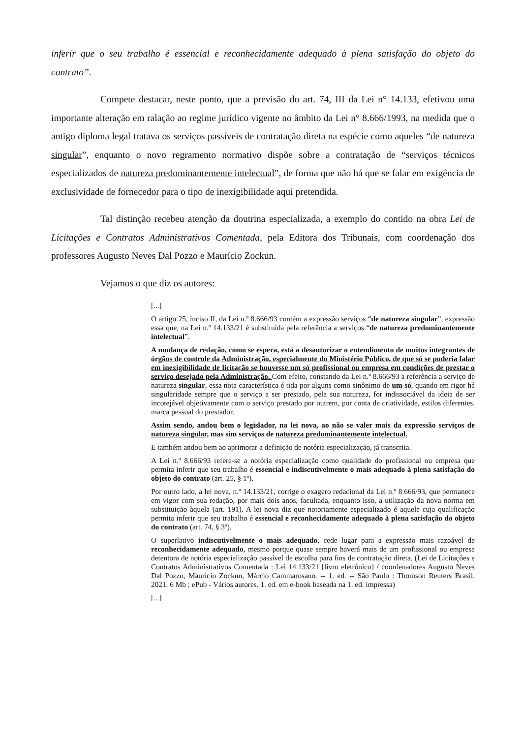inferir que o seu trabalho é essencial e reconhecidamente adequado à plena satisfação do objeto do contrato”.
Compete destacar, neste ponto, que a previsão do art. 74, III da Lei n° 14.133, efetivou uma importante alteração em ralação ao regime jurídico vigente no âmbito da Lei n° 8.666/1993, na medida que o antigo diploma legal tratava os serviços passíveis de contratação direta na espécie como aqueles “de natureza singular”, enquanto o novo regramento normativo dispõe sobre a contratação de “serviços técnicos especializados de natureza predominantemente intelectual”, de forma que não há que se falar em exigência de exclusividade de fornecedor para o tipo de inexigibilidade aqui pretendida.
Tal distinção recebeu atenção da doutrina especializada, a exemplo do contido na obra Lei de Licitações e Contratos Administrativos Comentada, pela Editora dos Tribunais, com coordenação dos professores Augusto Neves Dal Pozzo e Maurício Zockun.
Vejamos o que diz os autores:
[...]
O artigo 25, inciso II, da Lei n.º 8.666/93 contém a expressão serviços “de natureza singular”, expressão essa que, na Lei n.º 14.133/21 é substituída pela referência a serviços “de natureza predominantemente intelectual”.
A mudança de redação, como se espera, está a desautorizar o entendimento de muitos integrantes de órgãos de controle da Administração, especialmente do Ministério Público, de que só se poderia falar em inexigibilidade de licitação se houvesse um só profissional ou empresa em condições de prestar o serviço desejado pela Administração. Com efeito, constando da Lei n.º 8.666/93 a referência a serviço de natureza singular, essa nota característica é tida por alguns como sinônimo de um só, quando em rigor há singularidade sempre que o serviço a ser prestado, pela sua natureza, for indissociável da ideia de ser incotejável objetivamente com o serviço prestado por outrem, por conta de criatividade, estilos diferentes, marca pessoal do prestador.
Assim sendo, andou bem o legislador, na lei nova, ao não se valer mais da expressão serviços de natureza singular, mas sim serviços de natureza predominantemente intelectual.
E também andou bem ao aprimorar a definição de notória especialização, já transcrita.
A Lei n.º 8.666/93 refere-se a notória especialização como qualidade do profissional ou empresa que permita inferir que seu trabalho é essencial e indiscutivelmente o mais adequado à plena satisfação do objeto do contrato (art. 25, § 1º).
Por outro lado, a lei nova, n.º 14.133/21, corrige o exagero redacional da Lei n.º 8.666/93, que permanece em vigor com sua redação, por mais dois anos, facultada, enquanto isso, a utilização da nova norma em substituição àquela (art. 191). A lei nova diz que notoriamente especializado é aquele cuja qualificação permita inferir que seu trabalho é essencial e reconhecidamente adequado à plena satisfação do objeto do contrato (art. 74, § 3º).
O superlativo indiscutivelmente o mais adequado, cede lugar para a expressão mais razoável de reconhecidamente adequado, mesmo porque quase sempre haverá mais de um profissional ou empresa detentora de notória especialização passível de escolha para fins de contratação direta. (Lei de Licitações e Contratos Administrativos Comentada : Lei 14.133/21 [livro eletrônico] / coordenadores Augusto Neves Dal Pozzo, Maurício Zockun, Márcio Cammarosano. -- 1. ed. -- São Paulo : Thomson Reuters Brasil, 2021. 6 Mb ; ePub - Vários autores. 1. ed. em e-book baseada na 1. ed. impressa)
[...]